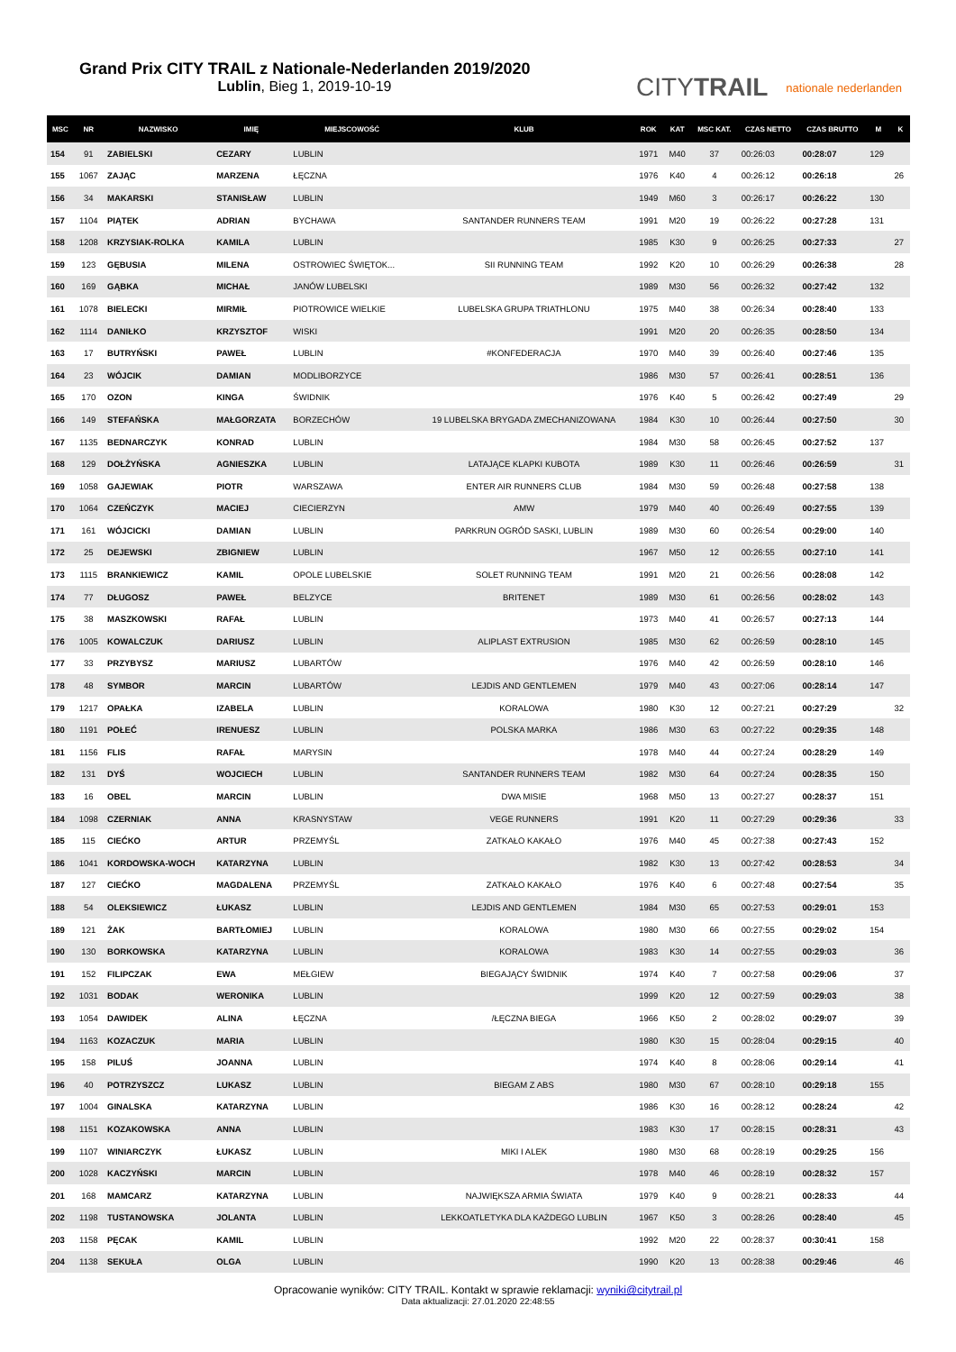Grand Prix CITY TRAIL z Nationale-Nederlanden 2019/2020
Lublin, Bieg 1, 2019-10-19
CITYTRAIL nationale nederlanden
| MSC | NR | NAZWISKO | IMIĘ | MIEJSCOWOŚĆ | KLUB | ROK | KAT | MSC KAT. | CZAS NETTO | CZAS BRUTTO | M | K |
| --- | --- | --- | --- | --- | --- | --- | --- | --- | --- | --- | --- | --- |
| 154 | 91 | ZABIELSKI | CEZARY | LUBLIN | | 1971 | M40 | 37 | 00:26:03 | 00:28:07 | 129 | |
| 155 | 1067 | ZAJĄC | MARZENA | ŁĘCZNA | | 1976 | K40 | 4 | 00:26:12 | 00:26:18 | | 26 |
| 156 | 34 | MAKARSKI | STANISŁAW | LUBLIN | | 1949 | M60 | 3 | 00:26:17 | 00:26:22 | 130 | |
| 157 | 1104 | PIĄTEK | ADRIAN | BYCHAWA | SANTANDER RUNNERS TEAM | 1991 | M20 | 19 | 00:26:22 | 00:27:28 | 131 | |
| 158 | 1208 | KRZYSIAK-ROLKA | KAMILA | LUBLIN | | 1985 | K30 | 9 | 00:26:25 | 00:27:33 | | 27 |
| 159 | 123 | GĘBUSIA | MILENA | OSTROWIEC ŚWIĘTOK... | SII RUNNING TEAM | 1992 | K20 | 10 | 00:26:29 | 00:26:38 | | 28 |
| 160 | 169 | GĄBKA | MICHAŁ | JANÓW LUBELSKI | | 1989 | M30 | 56 | 00:26:32 | 00:27:42 | 132 | |
| 161 | 1078 | BIELECKI | MIRMIŁ | PIOTROWICE WIELKIE | LUBELSKA GRUPA TRIATHLONU | 1975 | M40 | 38 | 00:26:34 | 00:28:40 | 133 | |
| 162 | 1114 | DANIŁKO | KRZYSZTOF | WISKI | | 1991 | M20 | 20 | 00:26:35 | 00:28:50 | 134 | |
| 163 | 17 | BUTRYŃSKI | PAWEŁ | LUBLIN | #KONFEDERACJA | 1970 | M40 | 39 | 00:26:40 | 00:27:46 | 135 | |
| 164 | 23 | WÓJCIK | DAMIAN | MODLIBORZYCE | | 1986 | M30 | 57 | 00:26:41 | 00:28:51 | 136 | |
| 165 | 170 | OZON | KINGA | ŚWIDNIK | | 1976 | K40 | 5 | 00:26:42 | 00:27:49 | | 29 |
| 166 | 149 | STEFAŃSKA | MAŁGORZATA | BORZECHÓW | 19 LUBELSKA BRYGADA ZMECHANIZOWANA | 1984 | K30 | 10 | 00:26:44 | 00:27:50 | | 30 |
| 167 | 1135 | BEDNARCZYK | KONRAD | LUBLIN | | 1984 | M30 | 58 | 00:26:45 | 00:27:52 | 137 | |
| 168 | 129 | DOŁŻYŃSKA | AGNIESZKA | LUBLIN | LATAJĄCE KLAPKI KUBOTA | 1989 | K30 | 11 | 00:26:46 | 00:26:59 | | 31 |
| 169 | 1058 | GAJEWIAK | PIOTR | WARSZAWA | ENTER AIR RUNNERS CLUB | 1984 | M30 | 59 | 00:26:48 | 00:27:58 | 138 | |
| 170 | 1064 | CZEŃCZYK | MACIEJ | CIECIERZYN | AMW | 1979 | M40 | 40 | 00:26:49 | 00:27:55 | 139 | |
| 171 | 161 | WÓJCICKI | DAMIAN | LUBLIN | PARKRUN OGRÓD SASKI, LUBLIN | 1989 | M30 | 60 | 00:26:54 | 00:29:00 | 140 | |
| 172 | 25 | DEJEWSKI | ZBIGNIEW | LUBLIN | | 1967 | M50 | 12 | 00:26:55 | 00:27:10 | 141 | |
| 173 | 1115 | BRANKIEWICZ | KAMIL | OPOLE LUBELSKIE | SOLET RUNNING TEAM | 1991 | M20 | 21 | 00:26:56 | 00:28:08 | 142 | |
| 174 | 77 | DŁUGOSZ | PAWEŁ | BELZYCE | BRITENET | 1989 | M30 | 61 | 00:26:56 | 00:28:02 | 143 | |
| 175 | 38 | MASZKOWSKI | RAFAŁ | LUBLIN | | 1973 | M40 | 41 | 00:26:57 | 00:27:13 | 144 | |
| 176 | 1005 | KOWALCZUK | DARIUSZ | LUBLIN | ALIPLAST EXTRUSION | 1985 | M30 | 62 | 00:26:59 | 00:28:10 | 145 | |
| 177 | 33 | PRZYBYSZ | MARIUSZ | LUBARTÓW | | 1976 | M40 | 42 | 00:26:59 | 00:28:10 | 146 | |
| 178 | 48 | SYMBOR | MARCIN | LUBARTÓW | LEJDIS AND GENTLEMEN | 1979 | M40 | 43 | 00:27:06 | 00:28:14 | 147 | |
| 179 | 1217 | OPAŁKA | IZABELA | LUBLIN | KORALOWA | 1980 | K30 | 12 | 00:27:21 | 00:27:29 | | 32 |
| 180 | 1191 | POŁEĆ | IRENUESZ | LUBLIN | POLSKA MARKA | 1986 | M30 | 63 | 00:27:22 | 00:29:35 | 148 | |
| 181 | 1156 | FLIS | RAFAŁ | MARYSIN | | 1978 | M40 | 44 | 00:27:24 | 00:28:29 | 149 | |
| 182 | 131 | DYŚ | WOJCIECH | LUBLIN | SANTANDER RUNNERS TEAM | 1982 | M30 | 64 | 00:27:24 | 00:28:35 | 150 | |
| 183 | 16 | OBEL | MARCIN | LUBLIN | DWA MISIE | 1968 | M50 | 13 | 00:27:27 | 00:28:37 | 151 | |
| 184 | 1098 | CZERNIAK | ANNA | KRASNYSTAW | VEGE RUNNERS | 1991 | K20 | 11 | 00:27:29 | 00:29:36 | | 33 |
| 185 | 115 | CIEĆKO | ARTUR | PRZEMYŚL | ZATKAŁO KAKAŁO | 1976 | M40 | 45 | 00:27:38 | 00:27:43 | 152 | |
| 186 | 1041 | KORDOWSKA-WOCH | KATARZYNA | LUBLIN | | 1982 | K30 | 13 | 00:27:42 | 00:28:53 | | 34 |
| 187 | 127 | CIEĆKO | MAGDALENA | PRZEMYŚL | ZATKAŁO KAKAŁO | 1976 | K40 | 6 | 00:27:48 | 00:27:54 | | 35 |
| 188 | 54 | OLEKSIEWICZ | ŁUKASZ | LUBLIN | LEJDIS AND GENTLEMEN | 1984 | M30 | 65 | 00:27:53 | 00:29:01 | 153 | |
| 189 | 121 | ŻAK | BARTŁOMIEJ | LUBLIN | KORALOWA | 1980 | M30 | 66 | 00:27:55 | 00:29:02 | 154 | |
| 190 | 130 | BORKOWSKA | KATARZYNA | LUBLIN | KORALOWA | 1983 | K30 | 14 | 00:27:55 | 00:29:03 | | 36 |
| 191 | 152 | FILIPCZAK | EWA | MEŁGIEW | BIEGAJĄCY ŚWIDNIK | 1974 | K40 | 7 | 00:27:58 | 00:29:06 | | 37 |
| 192 | 1031 | BODAK | WERONIKA | LUBLIN | | 1999 | K20 | 12 | 00:27:59 | 00:29:03 | | 38 |
| 193 | 1054 | DAWIDEK | ALINA | ŁĘCZNA | /ŁĘCZNA BIEGA | 1966 | K50 | 2 | 00:28:02 | 00:29:07 | | 39 |
| 194 | 1163 | KOZACZUK | MARIA | LUBLIN | | 1980 | K30 | 15 | 00:28:04 | 00:29:15 | | 40 |
| 195 | 158 | PILUŚ | JOANNA | LUBLIN | | 1974 | K40 | 8 | 00:28:06 | 00:29:14 | | 41 |
| 196 | 40 | POTRZYSZCZ | LUKASZ | LUBLIN | BIEGAM Z ABS | 1980 | M30 | 67 | 00:28:10 | 00:29:18 | 155 | |
| 197 | 1004 | GINALSKA | KATARZYNA | LUBLIN | | 1986 | K30 | 16 | 00:28:12 | 00:28:24 | | 42 |
| 198 | 1151 | KOZAKOWSKA | ANNA | LUBLIN | | 1983 | K30 | 17 | 00:28:15 | 00:28:31 | | 43 |
| 199 | 1107 | WINIARCZYK | ŁUKASZ | LUBLIN | MIKI I ALEK | 1980 | M30 | 68 | 00:28:19 | 00:29:25 | 156 | |
| 200 | 1028 | KACZYŃSKI | MARCIN | LUBLIN | | 1978 | M40 | 46 | 00:28:19 | 00:28:32 | 157 | |
| 201 | 168 | MAMCARZ | KATARZYNA | LUBLIN | NAJWIĘKSZA ARMIA ŚWIATA | 1979 | K40 | 9 | 00:28:21 | 00:28:33 | | 44 |
| 202 | 1198 | TUSTANOWSKA | JOLANTA | LUBLIN | LEKKOATLETYKA DLA KAŻDEGO LUBLIN | 1967 | K50 | 3 | 00:28:26 | 00:28:40 | | 45 |
| 203 | 1158 | PĘCAK | KAMIL | LUBLIN | | 1992 | M20 | 22 | 00:28:37 | 00:30:41 | 158 | |
| 204 | 1138 | SEKUŁA | OLGA | LUBLIN | | 1990 | K20 | 13 | 00:28:38 | 00:29:46 | | 46 |
Opracowanie wyników: CITY TRAIL. Kontakt w sprawie reklamacji: wyniki@citytrail.pl
Data aktualizacji: 27.01.2020 22:48:55